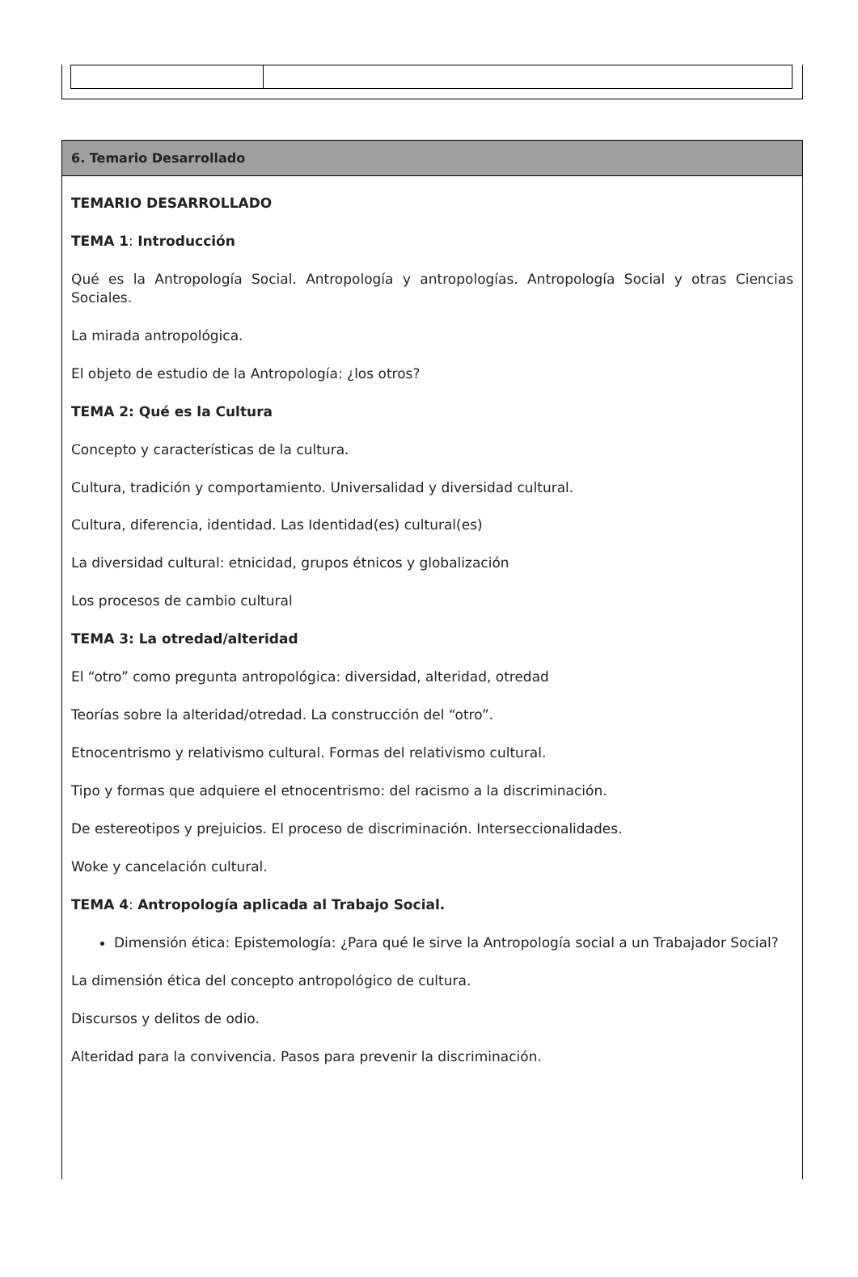6. Temario Desarrollado
TEMARIO DESARROLLADO
TEMA 1: Introducción
Qué es la Antropología Social. Antropología y antropologías. Antropología Social y otras Ciencias Sociales.
La mirada antropológica.
El objeto de estudio de la Antropología: ¿los otros?
TEMA 2: Qué es la Cultura
Concepto y características de la cultura.
Cultura, tradición y comportamiento. Universalidad y diversidad cultural.
Cultura, diferencia, identidad. Las Identidad(es) cultural(es)
La diversidad cultural: etnicidad, grupos étnicos y globalización
Los procesos de cambio cultural
TEMA 3: La otredad/alteridad
El “otro” como pregunta antropológica: diversidad, alteridad, otredad
Teorías sobre la alteridad/otredad. La construcción del “otro”.
Etnocentrismo y relativismo cultural. Formas del relativismo cultural.
Tipo y formas que adquiere el etnocentrismo: del racismo a la discriminación.
De estereotipos y prejuicios. El proceso de discriminación. Interseccionalidades.
Woke y cancelación cultural.
TEMA 4: Antropología aplicada al Trabajo Social.
Dimensión ética: Epistemología: ¿Para qué le sirve la Antropología social a un Trabajador Social?
La dimensión ética del concepto antropológico de cultura.
Discursos y delitos de odio.
Alteridad para la convivencia. Pasos para prevenir la discriminación.